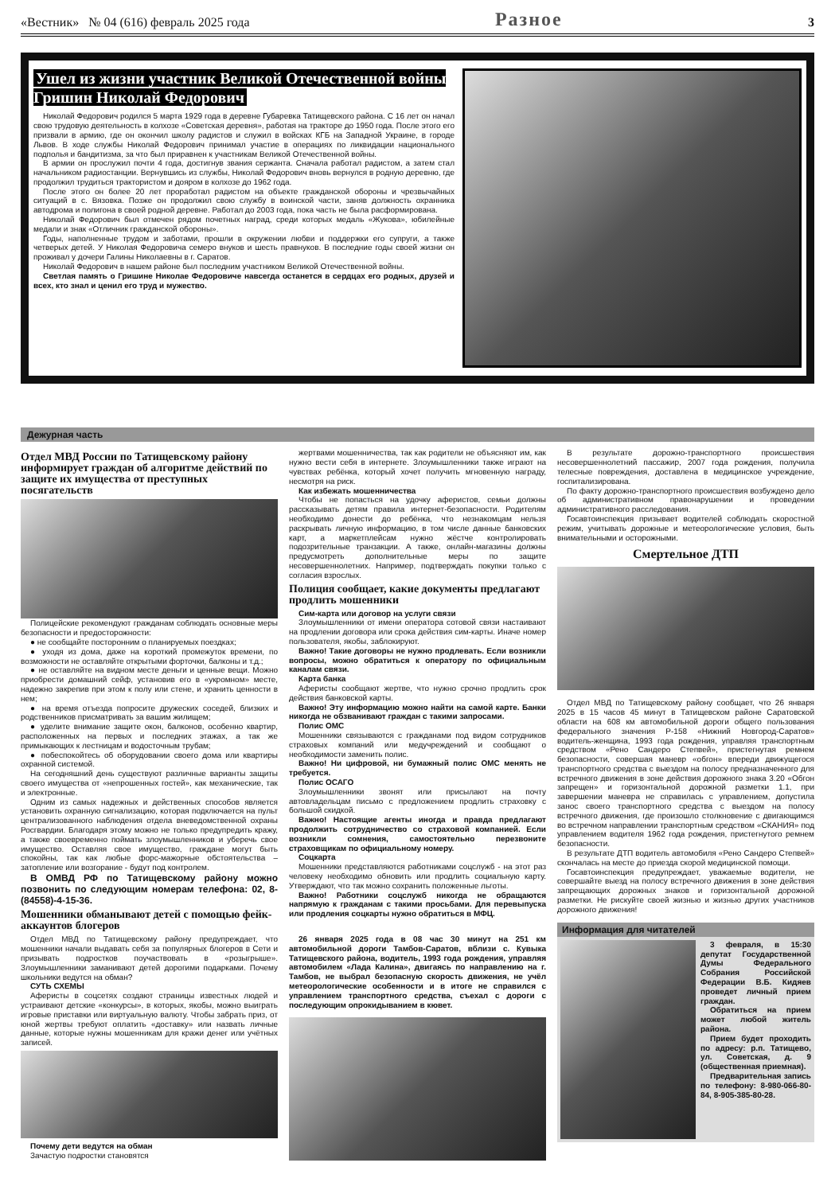«Вестник» № 04 (616) февраль 2025 года
Разное
3
Ушел из жизни участник Великой Отечественной войны Гришин Николай Федорович
Николай Федорович родился 5 марта 1929 года в деревне Губаревка Татищевского района. С 16 лет он начал свою трудовую деятельность в колхозе «Советская деревня», работая на тракторе до 1950 года. После этого его призвали в армию, где он окончил школу радистов и служил в войсках КГБ на Западной Украине, в городе Львов. В ходе службы Николай Федорович принимал участие в операциях по ликвидации национального подполья и бандитизма, за что был приравнен к участникам Великой Отечественной войны.
В армии он прослужил почти 4 года, достигнув звания сержанта. Сначала работал радистом, а затем стал начальником радиостанции. Вернувшись из службы, Николай Федорович вновь вернулся в родную деревню, где продолжил трудиться трактористом и дояром в колхозе до 1962 года.
После этого он более 20 лет проработал радистом на объекте гражданской обороны и чрезвычайных ситуаций в с. Вязовка. Позже он продолжил свою службу в воинской части, заняв должность охранника автодрома и полигона в своей родной деревне. Работал до 2003 года, пока часть не была расформирована.
Николай Федорович был отмечен рядом почетных наград, среди которых медаль «Жукова», юбилейные медали и знак «Отличник гражданской обороны».
Годы, наполненные трудом и заботами, прошли в окружении любви и поддержки его супруги, а также четверых детей. У Николая Федоровича семеро внуков и шесть правнуков. В последние годы своей жизни он проживал у дочери Галины Николаевны в г. Саратов.
Николай Федорович в нашем районе был последним участником Великой Отечественной войны.
Светлая память о Гришине Николае Федоровиче навсегда останется в сердцах его родных, друзей и всех, кто знал и ценил его труд и мужество.
Дежурная часть
Отдел МВД России по Татищевскому району информирует граждан об алгоритме действий по защите их имущества от преступных посягательств
Полицейские рекомендуют гражданам соблюдать основные меры безопасности и предосторожности:
● не сообщайте посторонним о планируемых поездках;
● уходя из дома, даже на короткий промежуток времени, по возможности не оставляйте открытыми форточки, балконы и т.д.;
● не оставляйте на видном месте деньги и ценные вещи. Можно приобрести домашний сейф, установив его в «укромном» месте, надежно закрепив при этом к полу или стене, и хранить ценности в нем;
● на время отъезда попросите дружеских соседей, близких и родственников присматривать за вашим жилищем;
● уделите внимание защите окон, балконов, особенно квартир, расположенных на первых и последних этажах, а так же примыкающих к лестницам и водосточным трубам;
● побеспокойтесь об оборудовании своего дома или квартиры охранной системой.
На сегодняшний день существуют различные варианты защиты своего имущества от «непрошенных гостей», как механические, так и электронные.
Одним из самых надежных и действенных способов является установить охранную сигнализацию, которая подключается на пульт централизованного наблюдения отдела вневедомственной охраны Росгвардии. Благодаря этому можно не только предупредить кражу, а также своевременно поймать злоумышленников и уберечь свое имущество. Оставляя свое имущество, граждане могут быть спокойны, так как любые форс-мажорные обстоятельства – затопление или возгорание - будут под контролем.
В ОМВД РФ по Татищевскому району можно позвонить по следующим номерам телефона: 02, 8-(84558)-4-15-36.
Мошенники обманывают детей с помощью фейк-аккаунтов блогеров
Отдел МВД по Татищевскому району предупреждает, что мошенники начали выдавать себя за популярных блогеров в Сети и призывать подростков поучаствовать в «розыгрыше». Злоумышленники заманивают детей дорогими подарками. Почему школьники ведутся на обман?
СУТЬ СХЕМЫ
Аферисты в соцсетях создают страницы известных людей и устраивают детские «конкурсы», в которых, якобы, можно выиграть игровые приставки или виртуальную валюту. Чтобы забрать приз, от юной жертвы требуют оплатить «доставку» или назвать личные данные, которые нужны мошенникам для кражи денег или учётных записей.
Почему дети ведутся на обман
Зачастую подростки становятся
жертвами мошенничества, так как родители не объясняют им, как нужно вести себя в интернете. Злоумышленники также играют на чувствах ребёнка, который хочет получить мгновенную награду, несмотря на риск.
Как избежать мошенничества
Чтобы не попасться на удочку аферистов, семьи должны рассказывать детям правила интернет-безопасности. Родителям необходимо донести до ребёнка, что незнакомцам нельзя раскрывать личную информацию, в том числе данные банковских карт, а маркетплейсам нужно жёстче контролировать подозрительные транзакции. А также, онлайн-магазины должны предусмотреть дополнительные меры по защите несовершеннолетних. Например, подтверждать покупки только с согласия взрослых.
Полиция сообщает, какие документы предлагают продлить мошенники
Сим-карта или договор на услуги связи
Злоумышленники от имени оператора сотовой связи настаивают на продлении договора или срока действия сим-карты. Иначе номер пользователя, якобы, заблокируют.
Важно! Такие договоры не нужно продлевать. Если возникли вопросы, можно обратиться к оператору по официальным каналам связи.
Карта банка
Аферисты сообщают жертве, что нужно срочно продлить срок действия банковской карты.
Важно! Эту информацию можно найти на самой карте. Банки никогда не обзванивают граждан с такими запросами.
Полис ОМС
Мошенники связываются с гражданами под видом сотрудников страховых компаний или медучреждений и сообщают о необходимости заменить полис.
Важно! Ни цифровой, ни бумажный полис ОМС менять не требуется.
Полис ОСАГО
Злоумышленники звонят или присылают на почту автовладельцам письмо с предложением продлить страховку с большой скидкой.
Важно! Настоящие агенты иногда и правда предлагают продолжить сотрудничество со страховой компанией. Если возникли сомнения, самостоятельно перезвоните страховщикам по официальному номеру.
Соцкарта
Мошенники представляются работниками соцслужб - на этот раз человеку необходимо обновить или продлить социальную карту. Утверждают, что так можно сохранить положенные льготы.
Важно! Работники соцслужб никогда не обращаются напрямую к гражданам с такими просьбами. Для перевыпуска или продления соцкарты нужно обратиться в МФЦ.
26 января 2025 года в 08 час 30 минут на 251 км автомобильной дороги Тамбов-Саратов, вблизи с. Кувыка Татищевского района, водитель, 1993 года рождения, управляя автомобилем «Лада Калина», двигаясь по направлению на г. Тамбов, не выбрал безопасную скорость движения, не учёл метеорологические особенности и в итоге не справился с управлением транспортного средства, съехал с дороги с последующим опрокидыванием в кювет.
В результате дорожно-транспортного происшествия несовершеннолетний пассажир, 2007 года рождения, получила телесные повреждения, доставлена в медицинское учреждение, госпитализирована.
По факту дорожно-транспортного происшествия возбуждено дело об административном правонарушении и проведении административного расследования.
Госавтоинспекция призывает водителей соблюдать скоростной режим, учитывать дорожные и метеорологические условия, быть внимательными и осторожными.
Смертельное ДТП
Отдел МВД по Татищевскому району сообщает, что 26 января 2025 в 15 часов 45 минут в Татищевском районе Саратовской области на 608 км автомобильной дороги общего пользования федерального значения Р-158 «Нижний Новгород-Саратов» водитель-женщина, 1993 года рождения, управляя транспортным средством «Рено Сандеро Степвей», пристегнутая ремнем безопасности, совершая маневр «обгон» впереди движущегося транспортного средства с выездом на полосу предназначенного для встречного движения в зоне действия дорожного знака 3.20 «Обгон запрещен» и горизонтальной дорожной разметки 1.1, при завершении маневра не справилась с управлением, допустила занос своего транспортного средства с выездом на полосу встречного движения, где произошло столкновение с двигающимся во встречном направлении транспортным средством «СКАНИЯ» под управлением водителя 1962 года рождения, пристегнутого ремнем безопасности.
В результате ДТП водитель автомобиля «Рено Сандеро Степвей» скончалась на месте до приезда скорой медицинской помощи.
Госавтоинспекция предупреждает, уважаемые водители, не совершайте выезд на полосу встречного движения в зоне действия запрещающих дорожных знаков и горизонтальной дорожной разметки. Не рискуйте своей жизнью и жизнью других участников дорожного движения!
Информация для читателей
3 февраля, в 15:30 депутат Государственной Думы Федерального Собрания Российской Федерации В.Б. Кидяев проведет личный прием граждан.
Обратиться на прием может любой житель района.
Прием будет проходить по адресу: р.п. Татищево, ул. Советская, д. 9 (общественная приемная).
Предварительная запись по телефону: 8-980-066-80-84, 8-905-385-80-28.